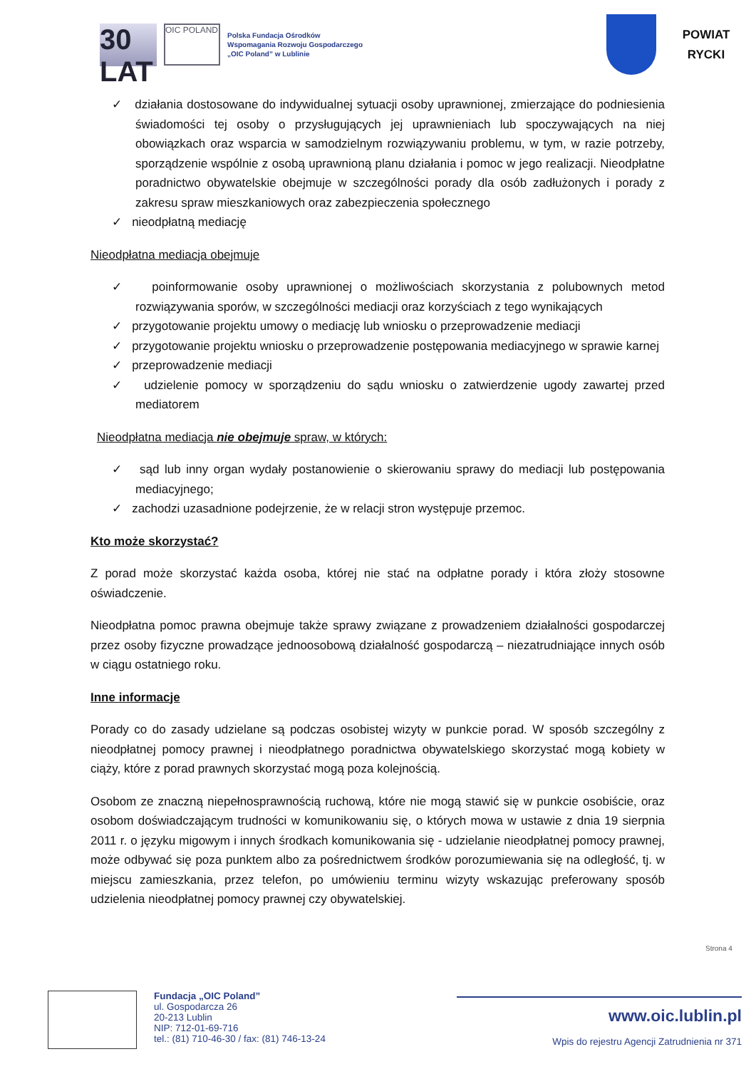30 LAT
OIC POLAND
Polska Fundacja Ośrodków
Wspomagania Rozwoju Gospodarczego
„OIC Poland” w Lublinie
POWIAT
RYCKI
✓ działania dostosowane do indywidualnej sytuacji osoby uprawnionej, zmierzające do podniesienia świadomości tej osoby o przysługujących jej uprawnieniach lub spoczywających na niej obowiązkach oraz wsparcia w samodzielnym rozwiązywaniu problemu, w tym, w razie potrzeby, sporządzenie wspólnie z osobą uprawnioną planu działania i pomoc w jego realizacji. Nieodpłatne poradnictwo obywatelskie obejmuje w szczególności porady dla osób zadłużonych i porady z zakresu spraw mieszkaniowych oraz zabezpieczenia społecznego
✓ nieodpłatną mediację
Nieodpłatna mediacja obejmuje
✓ poinformowanie osoby uprawnionej o możliwościach skorzystania z polubownych metod rozwiązywania sporów, w szczególności mediacji oraz korzyściach z tego wynikających
✓ przygotowanie projektu umowy o mediację lub wniosku o przeprowadzenie mediacji
✓ przygotowanie projektu wniosku o przeprowadzenie postępowania mediacyjnego w sprawie karnej
✓ przeprowadzenie mediacji
✓ udzielenie pomocy w sporządzeniu do sądu wniosku o zatwierdzenie ugody zawartej przed mediatorem
Nieodpłatna mediacja nie obejmuje spraw, w których:
✓ sąd lub inny organ wydały postanowienie o skierowaniu sprawy do mediacji lub postępowania mediacyjnego;
✓ zachodzi uzasadnione podejrzenie, że w relacji stron występuje przemoc.
Kto może skorzystać?
Z porad może skorzystać każda osoba, której nie stać na odpłatne porady i która złoży stosowne oświadczenie.
Nieodpłatna pomoc prawna obejmuje także sprawy związane z prowadzeniem działalności gospodarczej przez osoby fizyczne prowadzące jednoosobową działalność gospodarczą – niezatrudniające innych osób w ciągu ostatniego roku.
Inne informacje
Porady co do zasady udzielane są podczas osobistej wizyty w punkcie porad. W sposób szczególny z nieodpłatnej pomocy prawnej i nieodpłatnego poradnictwa obywatelskiego skorzystać mogą kobiety w ciąży, które z porad prawnych skorzystać mogą poza kolejnością.
Osobom ze znaczną niepełnosprawnością ruchową, które nie mogą stawić się w punkcie osobiście, oraz osobom doświadczającym trudności w komunikowaniu się, o których mowa w ustawie z dnia 19 sierpnia 2011 r. o języku migowym i innych środkach komunikowania się - udzielanie nieodpłatnej pomocy prawnej, może odbywać się poza punktem albo za pośrednictwem środków porozumiewania się na odległość, tj. w miejscu zamieszkania, przez telefon, po umówieniu terminu wizyty wskazując preferowany sposób udzielenia nieodpłatnej pomocy prawnej czy obywatelskiej.
Strona 4
Fundacja „OIC Poland”
ul. Gospodarcza 26
20-213 Lublin
NIP: 712-01-69-716
tel.: (81) 710-46-30 / fax: (81) 746-13-24
www.oic.lublin.pl
Wpis do rejestru Agencji Zatrudnienia nr 371